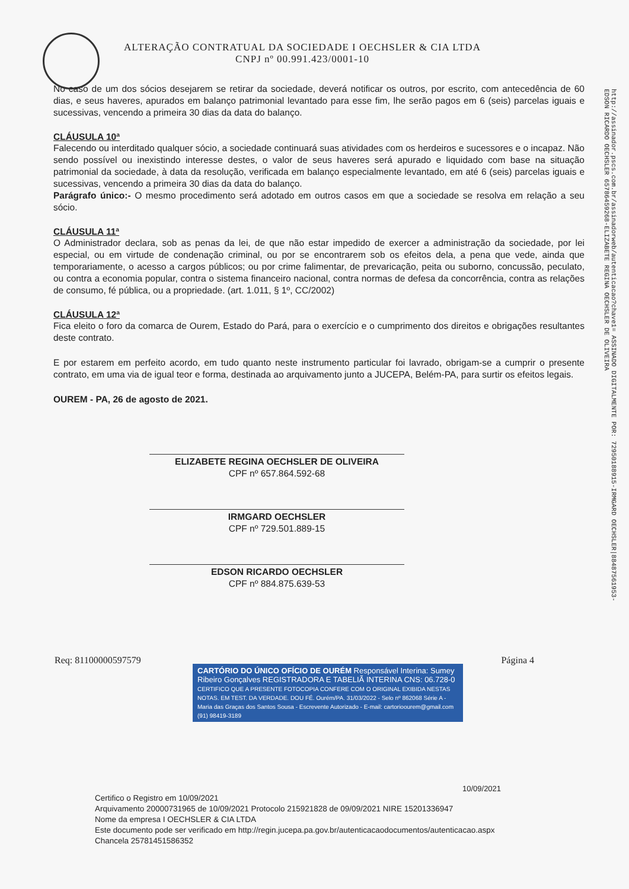ALTERAÇÃO CONTRATUAL DA SOCIEDADE I OECHSLER & CIA LTDA
CNPJ nº 00.991.423/0001-10
http://assinador.pscs.com.br/assinadorweb/autenticacao?chave1= ASSINADO DIGITALMENTE POR: 72950188915-IRMGARD OECHSLER|88487561953-EDSON RICARDO OECHSLER 65786459268-ELIZABETE REGINA OECHSLER DE OLIVEIRA
No caso de um dos sócios desejarem se retirar da sociedade, deverá notificar os outros, por escrito, com antecedência de 60 dias, e seus haveres, apurados em balanço patrimonial levantado para esse fim, lhe serão pagos em 6 (seis) parcelas iguais e sucessivas, vencendo a primeira 30 dias da data do balanço.
CLÁUSULA 10ª
Falecendo ou interditado qualquer sócio, a sociedade continuará suas atividades com os herdeiros e sucessores e o incapaz. Não sendo possível ou inexistindo interesse destes, o valor de seus haveres será apurado e liquidado com base na situação patrimonial da sociedade, à data da resolução, verificada em balanço especialmente levantado, em até 6 (seis) parcelas iguais e sucessivas, vencendo a primeira 30 dias da data do balanço.
Parágrafo único:- O mesmo procedimento será adotado em outros casos em que a sociedade se resolva em relação a seu sócio.
CLÁUSULA 11ª
O Administrador declara, sob as penas da lei, de que não estar impedido de exercer a administração da sociedade, por lei especial, ou em virtude de condenação criminal, ou por se encontrarem sob os efeitos dela, a pena que vede, ainda que temporariamente, o acesso a cargos públicos; ou por crime falimentar, de prevaricação, peita ou suborno, concussão, peculato, ou contra a economia popular, contra o sistema financeiro nacional, contra normas de defesa da concorrência, contra as relações de consumo, fé pública, ou a propriedade. (art. 1.011, § 1º, CC/2002)
CLÁUSULA 12ª
Fica eleito o foro da comarca de Ourem, Estado do Pará, para o exercício e o cumprimento dos direitos e obrigações resultantes deste contrato.
E por estarem em perfeito acordo, em tudo quanto neste instrumento particular foi lavrado, obrigam-se a cumprir o presente contrato, em uma via de igual teor e forma, destinada ao arquivamento junto a JUCEPA, Belém-PA, para surtir os efeitos legais.
OUREM - PA, 26 de agosto de 2021.
ELIZABETE REGINA OECHSLER DE OLIVEIRA
CPF nº 657.864.592-68
IRMGARD OECHSLER
CPF nº 729.501.889-15
EDSON RICARDO OECHSLER
CPF nº 884.875.639-53
Req: 81100000597579 Página 4
CARTÓRIO DO ÚNICO OFÍCIO DE OURÉM Responsável Interina: Sumey Ribeiro Gonçalves REGISTRADORA E TABELIÃ INTERINA CNS: 06.728-0
CERTIFICO QUE A PRESENTE FOTOCOPIA CONFERE COM O ORIGINAL EXIBIDA NESTAS NOTAS. EM TEST. DA VERDADE. DOU FÉ. Ourém/PA. 31/03/2022 - Selo nº 862068 Série A - Maria das Graças dos Santos Sousa - Escrevente Autorizado - E-mail: cartorioourem@gmail.com (91) 98419-3189
10/09/2021
Certifico o Registro em 10/09/2021
Arquivamento 20000731965 de 10/09/2021 Protocolo 215921828 de 09/09/2021 NIRE 15201336947
Nome da empresa I OECHSLER & CIA LTDA
Este documento pode ser verificado em http://regin.jucepa.pa.gov.br/autenticacaodocumentos/autenticacao.aspx
Chancela 25781451586352